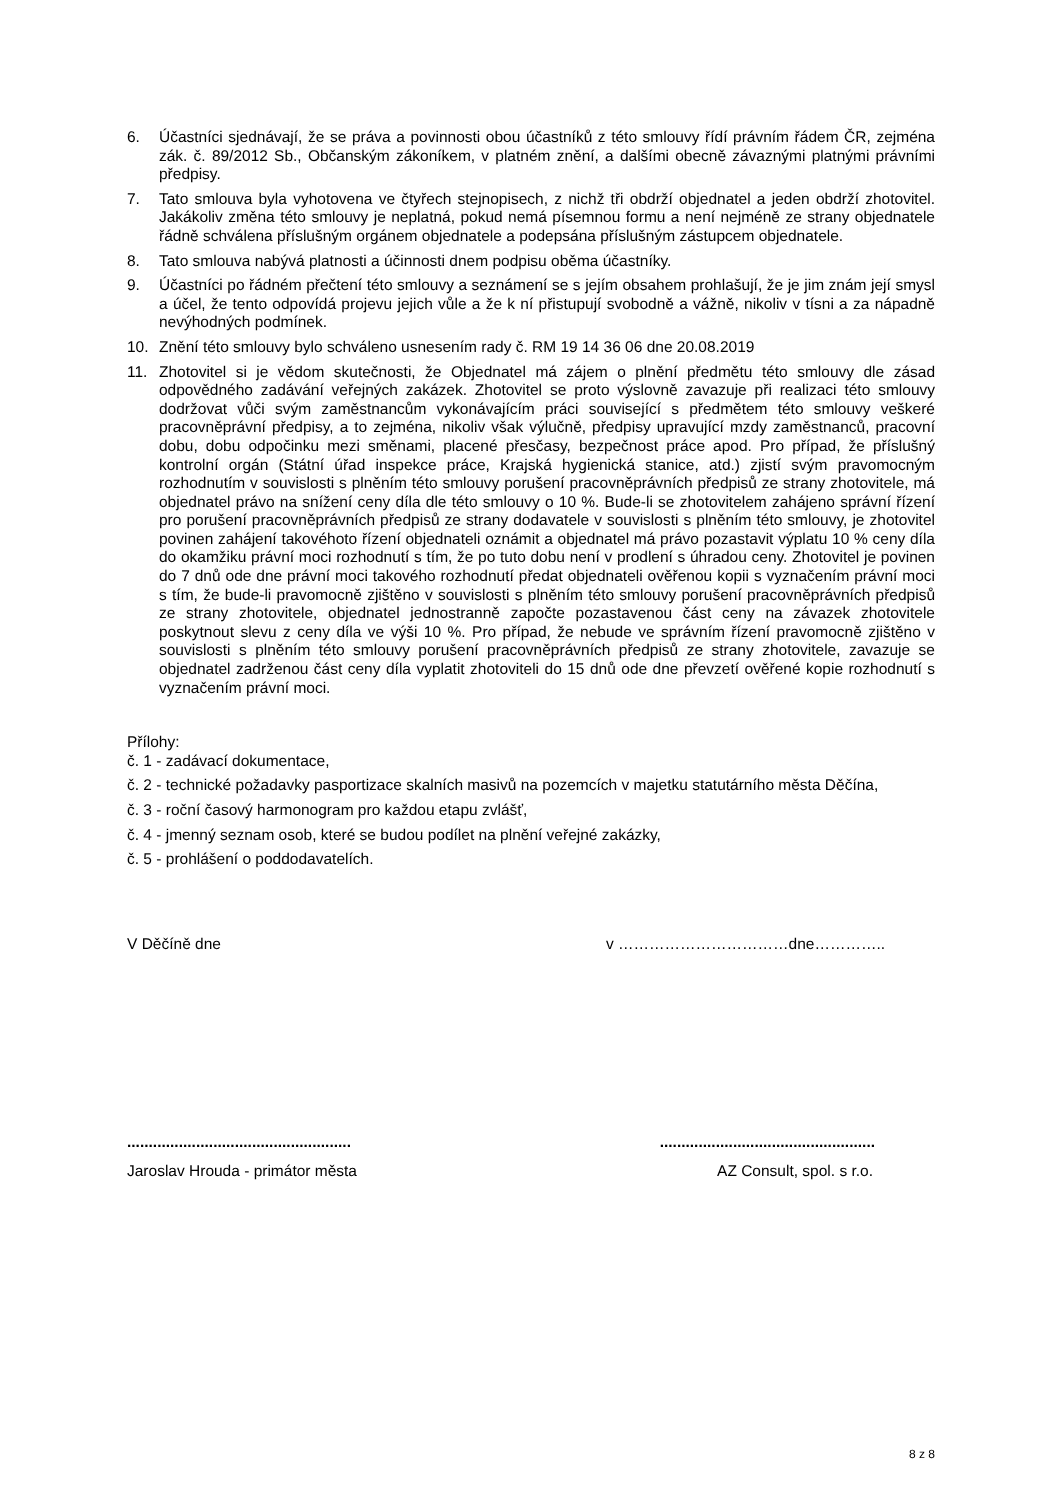6. Účastníci sjednávají, že se práva a povinnosti obou účastníků z této smlouvy řídí právním řádem ČR, zejména zák. č. 89/2012 Sb., Občanským zákoníkem, v platném znění, a dalšími obecně závaznými platnými právními předpisy.
7. Tato smlouva byla vyhotovena ve čtyřech stejnopisech, z nichž tři obdrží objednatel a jeden obdrží zhotovitel. Jakákoliv změna této smlouvy je neplatná, pokud nemá písemnou formu a není nejméně ze strany objednatele řádně schválena příslušným orgánem objednatele a podepsána příslušným zástupcem objednatele.
8. Tato smlouva nabývá platnosti a účinnosti dnem podpisu oběma účastníky.
9. Účastníci po řádném přečtení této smlouvy a seznámení se s jejím obsahem prohlašují, že je jim znám její smysl a účel, že tento odpovídá projevu jejich vůle a že k ní přistupují svobodně a vážně, nikoliv v tísni a za nápadně nevýhodných podmínek.
10. Znění této smlouvy bylo schváleno usnesením rady č. RM 19 14 36 06 dne 20.08.2019
11. Zhotovitel si je vědom skutečnosti, že Objednatel má zájem o plnění předmětu této smlouvy dle zásad odpovědného zadávání veřejných zakázek. Zhotovitel se proto výslovně zavazuje při realizaci této smlouvy dodržovat vůči svým zaměstnancům vykonávajícím práci související s předmětem této smlouvy veškeré pracovněprávní předpisy, a to zejména, nikoliv však výlučně, předpisy upravující mzdy zaměstnanců, pracovní dobu, dobu odpočinku mezi směnami, placené přesčasy, bezpečnost práce apod. Pro případ, že příslušný kontrolní orgán (Státní úřad inspekce práce, Krajská hygienická stanice, atd.) zjistí svým pravomocným rozhodnutím v souvislosti s plněním této smlouvy porušení pracovněprávních předpisů ze strany zhotovitele, má objednatel právo na snížení ceny díla dle této smlouvy o 10 %. Bude-li se zhotovitelem zahájeno správní řízení pro porušení pracovněprávních předpisů ze strany dodavatele v souvislosti s plněním této smlouvy, je zhotovitel povinen zahájení takovéhoto řízení objednateli oznámit a objednatel má právo pozastavit výplatu 10 % ceny díla do okamžiku právní moci rozhodnutí s tím, že po tuto dobu není v prodlení s úhradou ceny. Zhotovitel je povinen do 7 dnů ode dne právní moci takového rozhodnutí předat objednateli ověřenou kopii s vyznačením právní moci s tím, že bude-li pravomocně zjištěno v souvislosti s plněním této smlouvy porušení pracovněprávních předpisů ze strany zhotovitele, objednatel jednostranně započte pozastavenou část ceny na závazek zhotovitele poskytnout slevu z ceny díla ve výši 10 %. Pro případ, že nebude ve správním řízení pravomocně zjištěno v souvislosti s plněním této smlouvy porušení pracovněprávních předpisů ze strany zhotovitele, zavazuje se objednatel zadrženou část ceny díla vyplatit zhotoviteli do 15 dnů ode dne převzetí ověřené kopie rozhodnutí s vyznačením právní moci.
Přílohy:
č. 1 - zadávací dokumentace,
č. 2 - technické požadavky pasportizace skalních masivů na pozemcích v majetku statutárního města Děčína,
č. 3 - roční časový harmonogram pro každou etapu zvlášť,
č. 4 - jmenný seznam osob, které se budou podílet na plnění veřejné zakázky,
č. 5 - prohlášení o poddodavatelích.
V Děčíně dne v ……………………………dne…………..
......................................................................................................
Jaroslav Hrouda - primátor města AZ Consult, spol. s r.o.
8 z 8